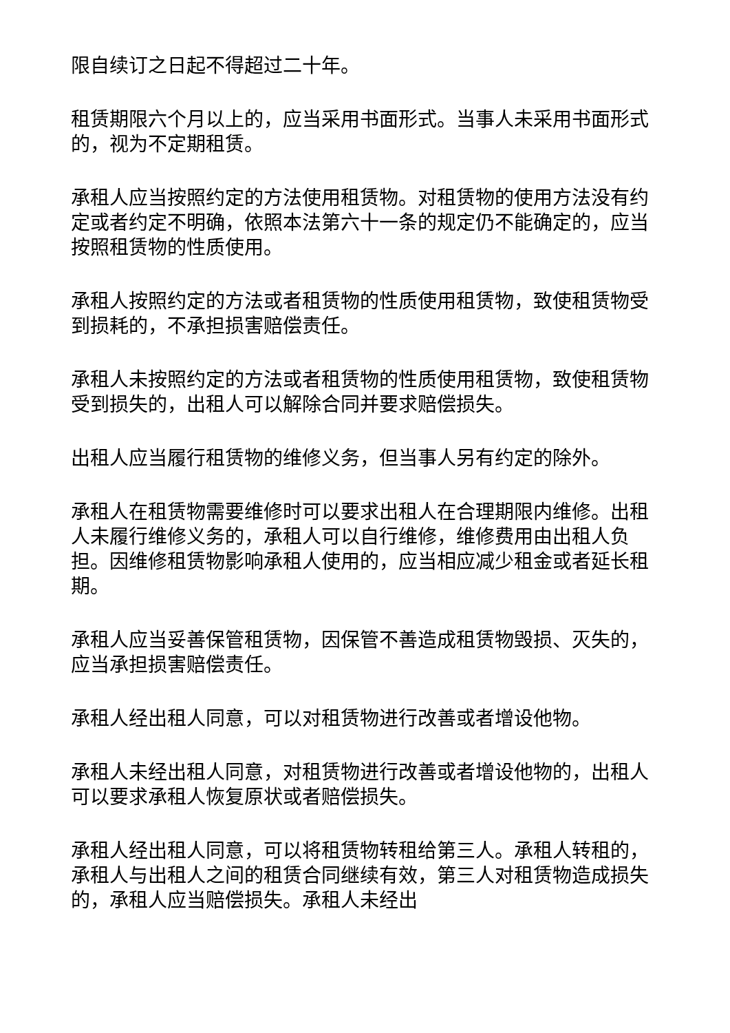限自续订之日起不得超过二十年。
租赁期限六个月以上的，应当采用书面形式。当事人未采用书面形式的，视为不定期租赁。
承租人应当按照约定的方法使用租赁物。对租赁物的使用方法没有约定或者约定不明确，依照本法第六十一条的规定仍不能确定的，应当按照租赁物的性质使用。
承租人按照约定的方法或者租赁物的性质使用租赁物，致使租赁物受到损耗的，不承担损害赔偿责任。
承租人未按照约定的方法或者租赁物的性质使用租赁物，致使租赁物受到损失的，出租人可以解除合同并要求赔偿损失。
出租人应当履行租赁物的维修义务，但当事人另有约定的除外。
承租人在租赁物需要维修时可以要求出租人在合理期限内维修。出租人未履行维修义务的，承租人可以自行维修，维修费用由出租人负担。因维修租赁物影响承租人使用的，应当相应减少租金或者延长租期。
承租人应当妥善保管租赁物，因保管不善造成租赁物毁损、灭失的，应当承担损害赔偿责任。
承租人经出租人同意，可以对租赁物进行改善或者增设他物。
承租人未经出租人同意，对租赁物进行改善或者增设他物的，出租人可以要求承租人恢复原状或者赔偿损失。
承租人经出租人同意，可以将租赁物转租给第三人。承租人转租的，承租人与出租人之间的租赁合同继续有效，第三人对租赁物造成损失的，承租人应当赔偿损失。承租人未经出